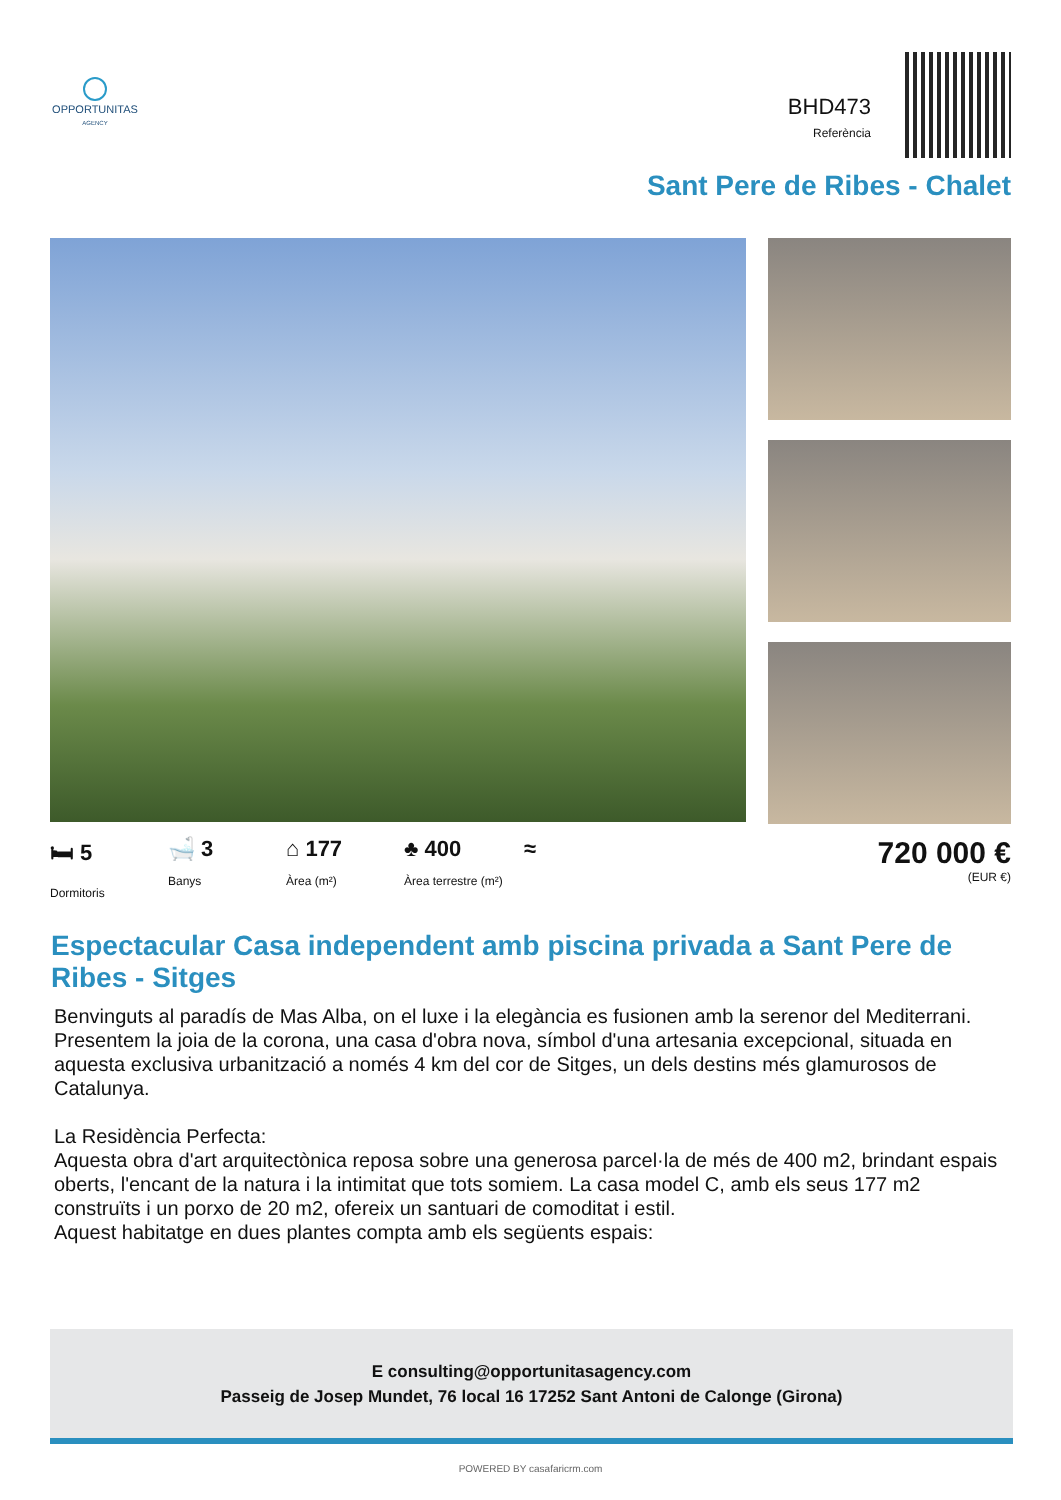OPPORTUNITAS
AGENCY
BHD473
Referència
Sant Pere de Ribes - Chalet
🛏 5
Dormitoris
🛁 3
Banys
⌂ 177
Àrea (m²)
♣ 400
Àrea terrestre (m²)
≈
720 000 €
(EUR €)
Espectacular Casa independent amb piscina privada a Sant Pere de Ribes - Sitges
Benvinguts al paradís de Mas Alba, on el luxe i la elegància es fusionen amb la serenor del Mediterrani. Presentem la joia de la corona, una casa d'obra nova, símbol d'una artesania excepcional, situada en aquesta exclusiva urbanització a només 4 km del cor de Sitges, un dels destins més glamurosos de Catalunya.
La Residència Perfecta:
Aquesta obra d'art arquitectònica reposa sobre una generosa parcel·la de més de 400 m2, brindant espais oberts, l'encant de la natura i la intimitat que tots somiem. La casa model C, amb els seus 177 m2 construïts i un porxo de 20 m2, ofereix un santuari de comoditat i estil.
Aquest habitatge en dues plantes compta amb els següents espais:
E consulting@opportunitasagency.com
Passeig de Josep Mundet, 76 local 16 17252 Sant Antoni de Calonge (Girona)
POWERED BY casafaricrm.com